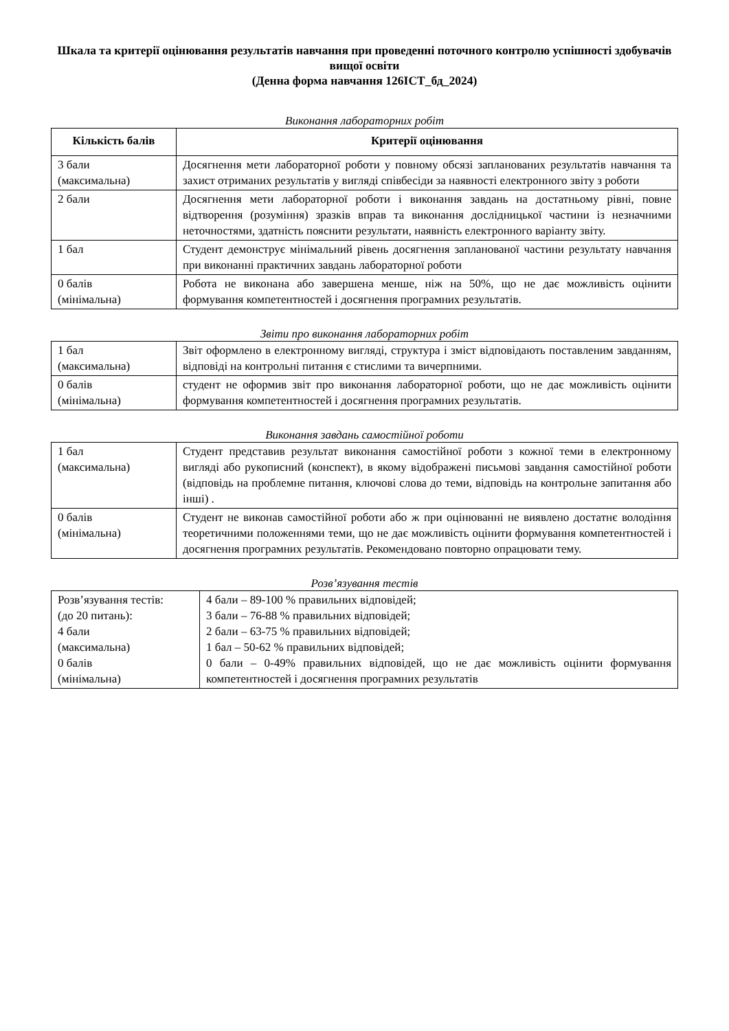Шкала та критерії оцінювання результатів навчання при проведенні поточного контролю успішності здобувачів вищої освіти
(Денна форма навчання 126ІСТ_бд_2024)
Виконання лабораторних робіт
| Кількість балів | Критерії оцінювання |
| --- | --- |
| 3 бали (максимальна) | Досягнення мети лабораторної роботи у повному обсязі запланованих результатів навчання та захист отриманих результатів у вигляді співбесіди за наявності електронного звіту з роботи |
| 2 бали | Досягнення мети лабораторної роботи і виконання завдань на достатньому рівні, повне відтворення (розуміння) зразків вправ та виконання дослідницької частини із незначними неточностями, здатність пояснити результати, наявність електронного варіанту звіту. |
| 1 бал | Студент демонструє мінімальний рівень досягнення запланованої частини результату навчання при виконанні практичних завдань лабораторної роботи |
| 0 балів (мінімальна) | Робота не виконана або завершена менше, ніж на 50%, що не дає можливість оцінити формування компетентностей і досягнення програмних результатів. |
Звіти про виконання лабораторних робіт
| 1 бал (максимальна) | Звіт оформлено в електронному вигляді, структура і зміст відповідають поставленим завданням, відповіді на контрольні питання є стислими та вичерпними. |
| 0 балів (мінімальна) | студент не оформив звіт про виконання лабораторної роботи, що не дає можливість оцінити формування компетентностей і досягнення програмних результатів. |
Виконання завдань самостійної роботи
| 1 бал (максимальна) | Студент представив результат виконання самостійної роботи з кожної теми в електронному вигляді або рукописний (конспект), в якому відображені письмові завдання самостійної роботи (відповідь на проблемне питання, ключові слова до теми, відповідь на контрольне запитання або інші) . |
| 0 балів (мінімальна) | Студент не виконав самостійної роботи або ж при оцінюванні не виявлено достатнє володіння теоретичними положеннями теми, що не дає можливість оцінити формування компетентностей і досягнення програмних результатів. Рекомендовано повторно опрацювати тему. |
Розв’язування тестів
| Розв’язування тестів: (до 20 питань): 4 бали (максимальна) 0 балів (мінімальна) | 4 бали – 89-100 % правильних відповідей; 3 бали – 76-88 % правильних відповідей; 2 бали – 63-75 % правильних відповідей; 1 бал – 50-62 % правильних відповідей; 0 бали – 0-49% правильних відповідей, що не дає можливість оцінити формування компетентностей і досягнення програмних результатів |